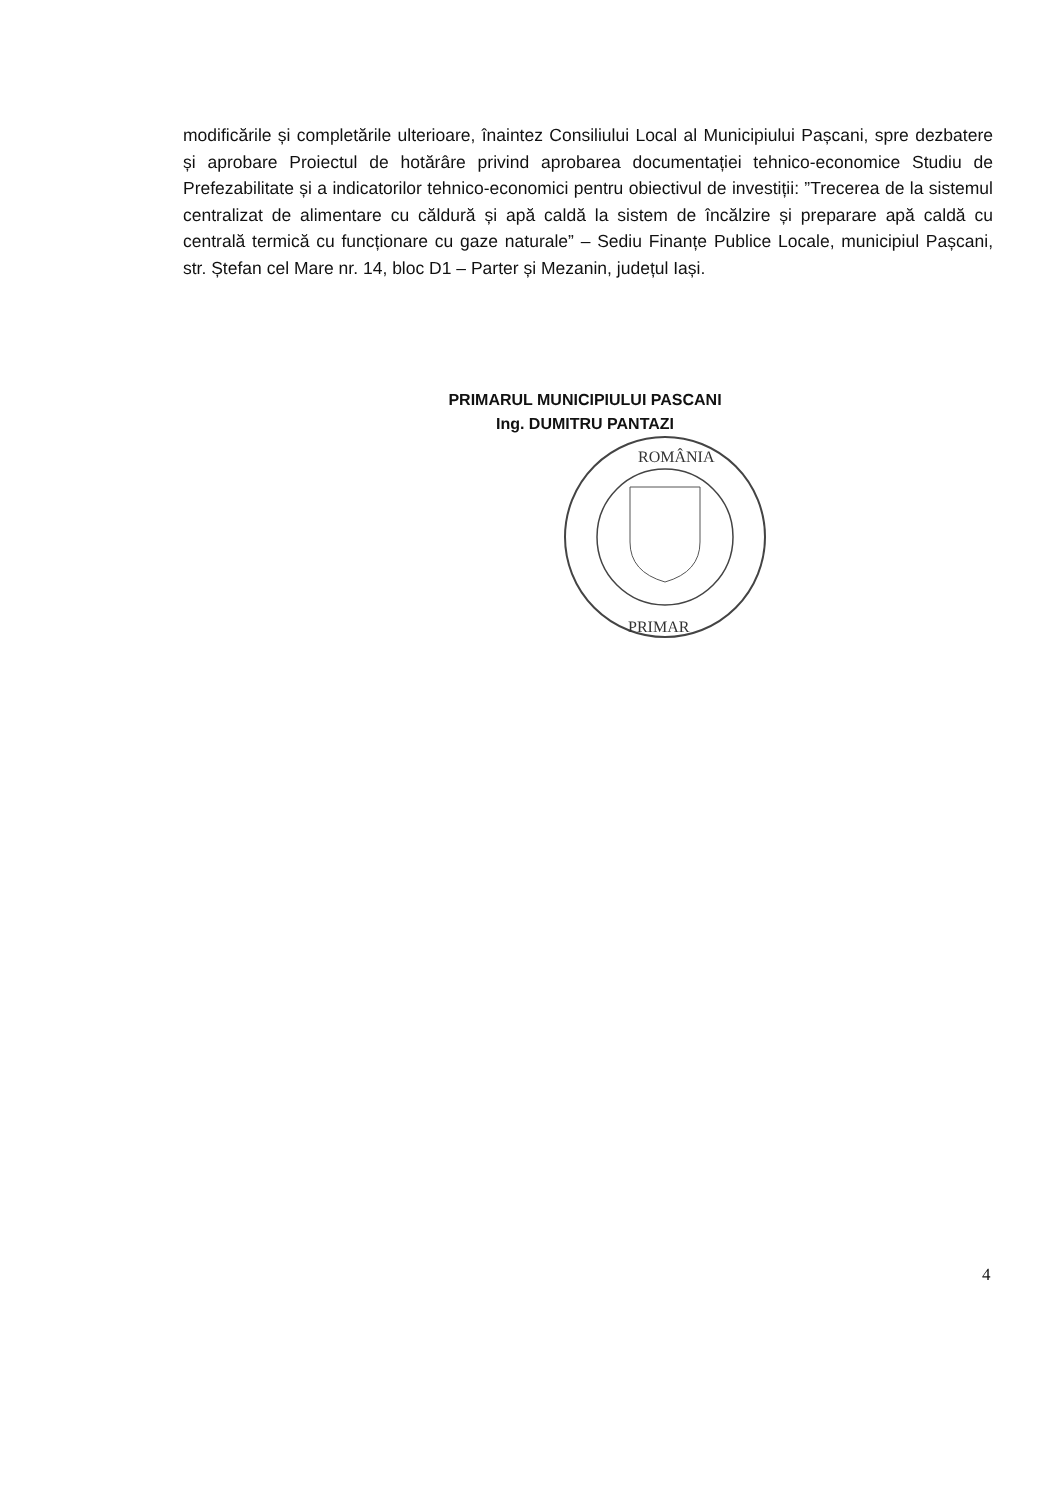modificările și completările ulterioare, înaintez Consiliului Local al Municipiului Pașcani, spre dezbatere și aprobare Proiectul de hotărâre privind aprobarea documentației tehnico-economice Studiu de Prefezabilitate și a indicatorilor tehnico-economici pentru obiectivul de investiții: ”Trecerea de la sistemul centralizat de alimentare cu căldură și apă caldă la sistem de încălzire și preparare apă caldă cu centrală termică cu funcționare cu gaze naturale” – Sediu Finanțe Publice Locale, municipiul Pașcani, str. Ștefan cel Mare nr. 14, bloc D1 – Parter și Mezanin, județul Iași.
PRIMARUL MUNICIPIULUI PASCANI
Ing. DUMITRU PANTAZI
ROMÂNIA
PRIMAR
4